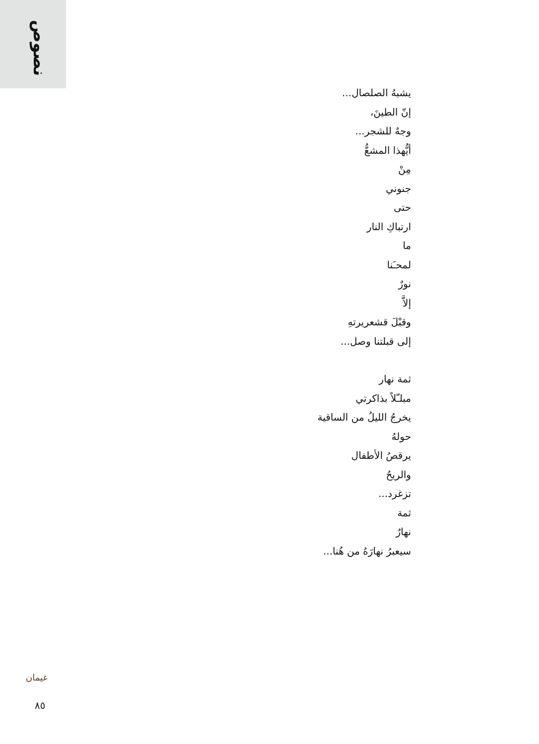نصوص
يشبهُ الصلصال...
إنّ الطينَ،
وجهٌ للشجر...
أيُّهذا المشعُّ
مِنْ
جنوني
حتى
ارتباكِ النار
ما
لمحـَنا
نورٌ
إلاَّ
وقبْلَ قشعريرتهِ
إلى قبلتنا وصل...
ثمة نهار
مبلـّلاً بذاكرتي
يخرجُ الليلُ من الساقية
حولهُ
يرقصُ الأطفال
والريحُ
تزغرد...
ثمة
نهارٌ
سيعبرُ نهارَهُ من هُنا...
غيمان
٨٥